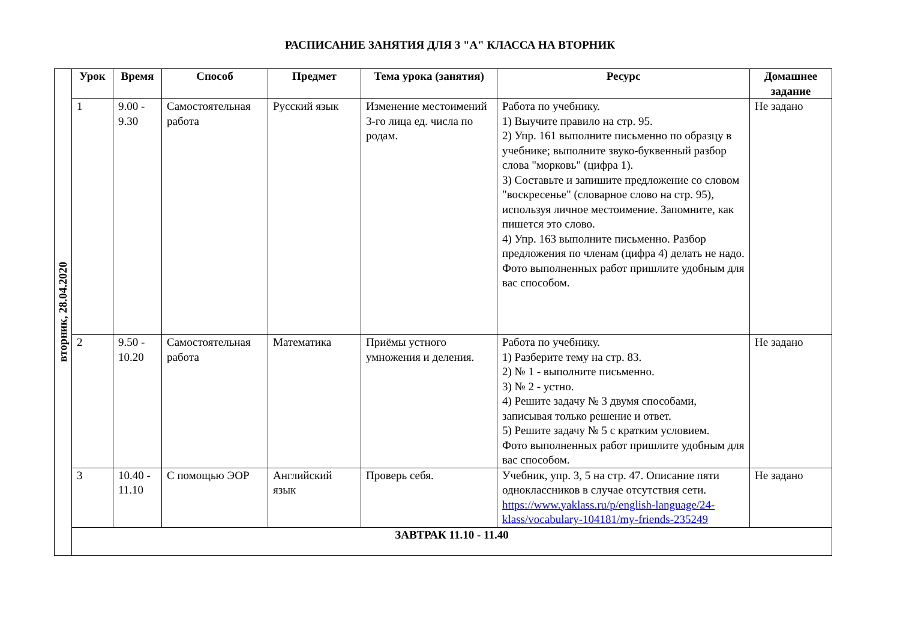РАСПИСАНИЕ ЗАНЯТИЯ ДЛЯ 3 "А" КЛАССА НА ВТОРНИК
| вторник, 28.04.2020 | Урок | Время | Способ | Предмет | Тема урока (занятия) | Ресурс | Домашнее задание |
| | 1 | 9.00 - 9.30 | Самостоятельная работа | Русский язык | Изменение местоимений 3-го лица ед. числа по родам. | Работа по учебнику. 1) Выучите правило на стр. 95. 2) Упр. 161 выполните письменно по образцу в учебнике; выполните звуко-буквенный разбор слова "морковь" (цифра 1). 3) Составьте и запишите предложение со словом "воскресенье" (словарное слово на стр. 95), используя личное местоимение. Запомните, как пишется это слово. 4) Упр. 163 выполните письменно. Разбор предложения по членам (цифра 4) делать не надо. Фото выполненных работ пришлите удобным для вас способом. | Не задано |
| | 2 | 9.50 - 10.20 | Самостоятельная работа | Математика | Приёмы устного умножения и деления. | Работа по учебнику. 1) Разберите тему на стр. 83. 2) № 1 - выполните письменно. 3) № 2 - устно. 4) Решите задачу № 3 двумя способами, записывая только решение и ответ. 5) Решите задачу № 5 с кратким условием. Фото выполненных работ пришлите удобным для вас способом. | Не задано |
| | 3 | 10.40 - 11.10 | С помощью ЭОР | Английский язык | Проверь себя. | Учебник, упр. 3, 5 на стр. 47. Описание пяти одноклассников в случае отсутствия сети. https://www.yaklass.ru/p/english-language/24-klass/vocabulary-104181/my-friends-235249 | Не задано |
| | ЗАВТРАК 11.10 - 11.40 | | | | | | |